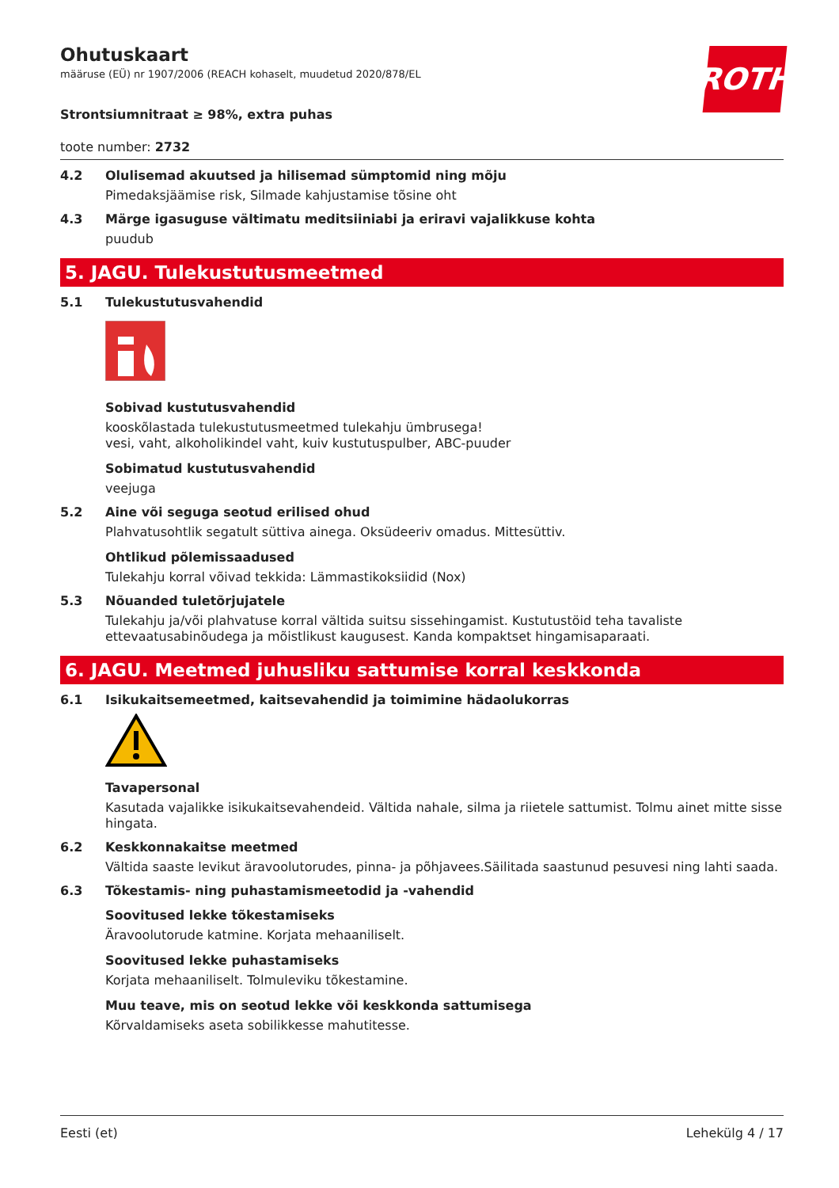ROTH
Ohutuskaart
määruse (EÜ) nr 1907/2006 (REACH kohaselt, muudetud 2020/878/EL
Strontsiumnitraat ≥ 98%, extra puhas
toote number: 2732
4.2 Olulisemad akuutsed ja hilisemad sümptomid ning mõju
Pimedaksjäämise risk, Silmade kahjustamise tõsine oht
4.3 Märge igasuguse vältimatu meditsiiniabi ja eriravi vajalikkuse kohta
puudub
5. JAGU. Tulekustutusmeetmed
5.1 Tulekustutusvahendid
Sobivad kustutusvahendid
kooskõlastada tulekustutusmeetmed tulekahju ümbrusega!
vesi, vaht, alkoholikindel vaht, kuiv kustutuspulber, ABC-puuder
Sobimatud kustutusvahendid
veejuga
5.2 Aine või seguga seotud erilised ohud
Plahvatusohtlik segatult süttiva ainega. Oksüdeeriv omadus. Mittesüttiv.
Ohtlikud põlemissaadused
Tulekahju korral võivad tekkida: Lämmastikoksiidid (Nox)
5.3 Nõuanded tuletõrjujatele
Tulekahju ja/või plahvatuse korral vältida suitsu sissehingamist. Kustutustöid teha tavaliste ettevaatusabinõudega ja mõistlikust kaugusest. Kanda kompaktset hingamisaparaati.
6. JAGU. Meetmed juhusliku sattumise korral keskkonda
6.1 Isikukaitsemeetmed, kaitsevahendid ja toimimine hädaolukorras
Tavapersonal
Kasutada vajalikke isikukaitsevahendeid. Vältida nahale, silma ja riietele sattumist. Tolmu ainet mitte sisse hingata.
6.2 Keskkonnakaitse meetmed
Vältida saaste levikut äravoolutorudes, pinna- ja põhjavees.Säilitada saastunud pesuvesi ning lahti saada.
6.3 Tõkestamis- ning puhastamismeetodid ja -vahendid
Soovitused lekke tõkestamiseks
Äravoolutorude katmine. Korjata mehaaniliselt.
Soovitused lekke puhastamiseks
Korjata mehaaniliselt. Tolmuleviku tõkestamine.
Muu teave, mis on seotud lekke või keskkonda sattumisega
Kõrvaldamiseks aseta sobilikkesse mahutitesse.
Eesti (et) Lehekülg 4 / 17